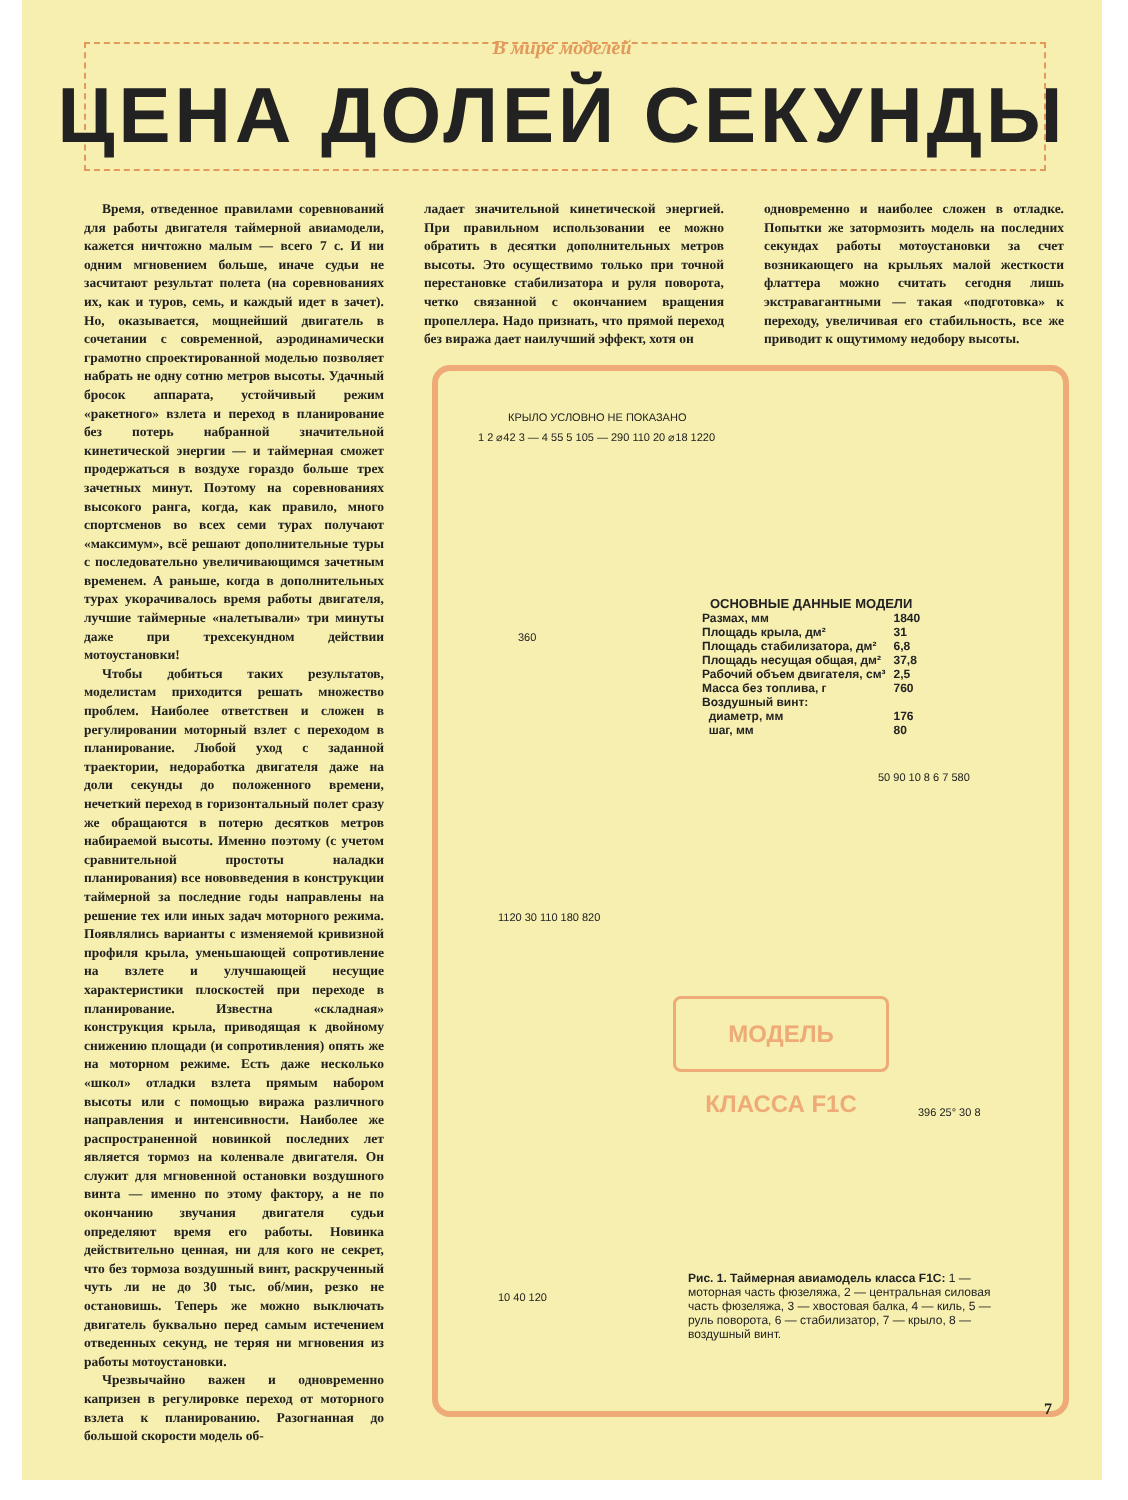В мире моделей
ЦЕНА ДОЛЕЙ СЕКУНДЫ
Время, отведенное правилами соревнований для работы двигателя таймерной авиамодели, кажется ничтожно малым — всего 7 с. И ни одним мгновением больше, иначе судьи не засчитают результат полета (на соревнованиях их, как и туров, семь, и каждый идет в зачет). Но, оказывается, мощнейший двигатель в сочетании с современной, аэродинамически грамотно спроектированной моделью позволяет набрать не одну сотню метров высоты. Удачный бросок аппарата, устойчивый режим «ракетного» взлета и переход в планирование без потерь набранной значительной кинетической энергии — и таймерная сможет продержаться в воздухе гораздо больше трех зачетных минут. Поэтому на соревнованиях высокого ранга, когда, как правило, много спортсменов во всех семи турах получают «максимум», всё решают дополнительные туры с последовательно увеличивающимся зачетным временем. А раньше, когда в дополнительных турах укорачивалось время работы двигателя, лучшие таймерные «налетывали» три минуты даже при трехсекундном действии мотоустановки!
Чтобы добиться таких результатов, моделистам приходится решать множество проблем. Наиболее ответствен и сложен в регулировании моторный взлет с переходом в планирование. Любой уход с заданной траектории, недоработка двигателя даже на доли секунды до положенного времени, нечеткий переход в горизонтальный полет сразу же обращаются в потерю десятков метров набираемой высоты. Именно поэтому (с учетом сравнительной простоты наладки планирования) все нововведения в конструкции таймерной за последние годы направлены на решение тех или иных задач моторного режима. Появлялись варианты с изменяемой кривизной профиля крыла, уменьшающей сопротивление на взлете и улучшающей несущие характеристики плоскостей при переходе в планирование. Известна «складная» конструкция крыла, приводящая к двойному снижению площади (и сопротивления) опять же на моторном режиме. Есть даже несколько «школ» отладки взлета прямым набором высоты или с помощью виража различного направления и интенсивности. Наиболее же распространенной новинкой последних лет является тормоз на коленвале двигателя. Он служит для мгновенной остановки воздушного винта — именно по этому фактору, а не по окончанию звучания двигателя судьи определяют время его работы. Новинка действительно ценная, ни для кого не секрет, что без тормоза воздушный винт, раскрученный чуть ли не до 30 тыс. об/мин, резко не остановишь. Теперь же можно выключать двигатель буквально перед самым истечением отведенных секунд, не теряя ни мгновения из работы мотоустановки.
Чрезвычайно важен и одновременно капризен в регулировке переход от моторного взлета к планированию. Разогнанная до большой скорости модель об-
ладает значительной кинетической энергией. При правильном использовании ее можно обратить в десятки дополнительных метров высоты. Это осуществимо только при точной перестановке стабилизатора и руля поворота, четко связанной с окончанием вращения пропеллера. Надо признать, что прямой переход без виража дает наилучший эффект, хотя он
одновременно и наиболее сложен в отладке. Попытки же затормозить модель на последних секундах работы мотоустановки за счет возникающего на крыльях малой жесткости флаттера можно считать сегодня лишь экстравагантными — такая «подготовка» к переходу, увеличивая его стабильность, все же приводит к ощутимому недобору высоты.
КРЫЛО УСЛОВНО НЕ ПОКАЗАНО
1 2 ⌀42 3 — 4 55 5 105 — 290 110 20 ⌀18 1220
360
50 90 10 8 6 7 580
1120 30 110 180 820
| ОСНОВНЫЕ ДАННЫЕ МОДЕЛИ | |
| Размах, мм | 1840 |
| Площадь крыла, дм² | 31 |
| Площадь стабилизатора, дм² | 6,8 |
| Площадь несущая общая, дм² | 37,8 |
| Рабочий объем двигателя, см³ | 2,5 |
| Масса без топлива, г | 760 |
| Воздушный винт: | |
| диаметр, мм | 176 |
| шаг, мм | 80 |
МОДЕЛЬ КЛАССА F1C
396 25° 30 8
10 40 120
Рис. 1. Таймерная авиамодель класса F1C: 1 — моторная часть фюзеляжа, 2 — центральная силовая часть фюзеляжа, 3 — хвостовая балка, 4 — киль, 5 — руль поворота, 6 — стабилизатор, 7 — крыло, 8 — воздушный винт.
7